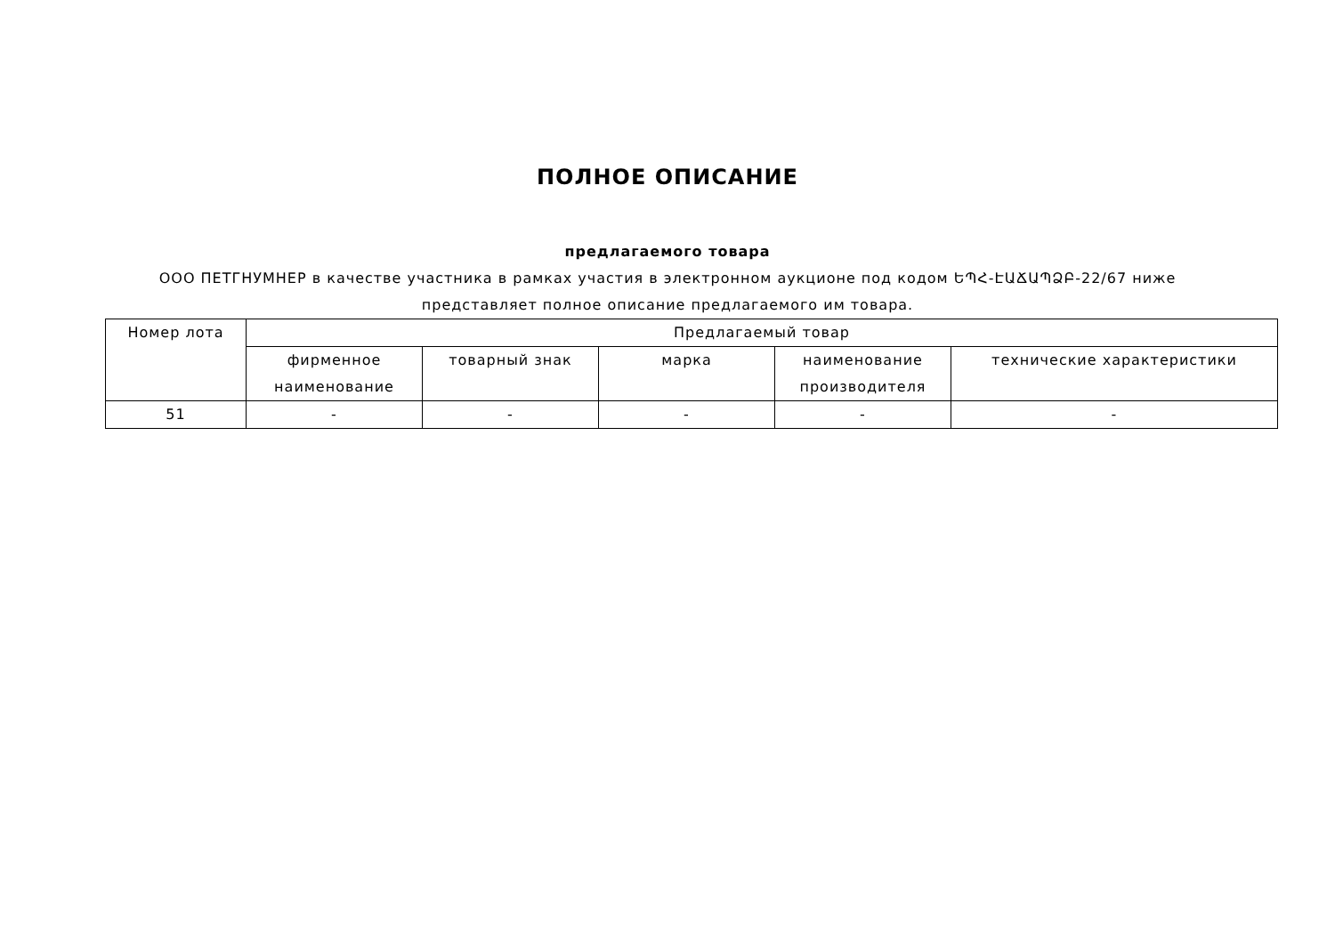ПОЛНОЕ ОПИСАНИЕ
предлагаемого товара
ООО ПЕТГНУМНЕР в качестве участника в рамках участия в электронном аукционе под кодом ԵՊՀ-ԷԱՃԱՊՁԲ-22/67 ниже
представляет полное описание предлагаемого им товара.
| Номер лота | Предлагаемый товар | | | | |
| --- | --- | --- | --- | --- | --- |
| | фирменное наименование | товарный знак | марка | наименование производителя | технические характеристики |
| 51 | - | - | - | - | - |